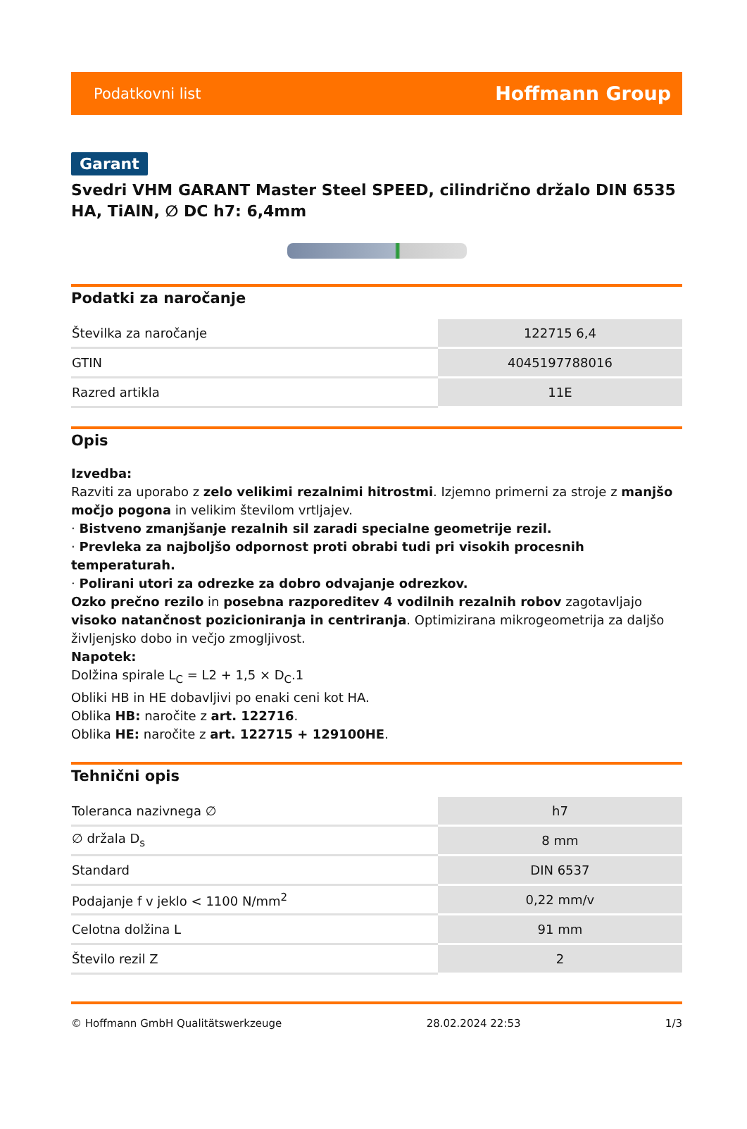Podatkovni list Hoffmann Group
Garant
Svedri VHM GARANT Master Steel SPEED, cilindrično držalo DIN 6535 HA, TiAlN, ∅ DC h7: 6,4mm
Podatki za naročanje
| Številka za naročanje | 122715 6,4 |
| GTIN | 4045197788016 |
| Razred artikla | 11E |
Opis
Izvedba:
Razviti za uporabo z zelo velikimi rezalnimi hitrostmi. Izjemno primerni za stroje z manjšo močjo pogona in velikim številom vrtljajev.
· Bistveno zmanjšanje rezalnih sil zaradi specialne geometrije rezil.
· Prevleka za najboljšo odpornost proti obrabi tudi pri visokih procesnih temperaturah.
· Polirani utori za odrezke za dobro odvajanje odrezkov.
Ozko prečno rezilo in posebna razporeditev 4 vodilnih rezalnih robov zagotavljajo visoko natančnost pozicioniranja in centriranja. Optimizirana mikrogeometrija za daljšo življenjsko dobo in večjo zmogljivost.
Napotek:
Dolžina spirale L<sub>C</sub> = L2 + 1,5 × D<sub>C</sub>.1
Obliki HB in HE dobavljivi po enaki ceni kot HA.
Oblika HB: naročite z art. 122716.
Oblika HE: naročite z art. 122715 + 129100HE.
Tehnični opis
| Toleranca nazivnega ∅ | h7 |
| ∅ držala D<sub>s</sub> | 8 mm |
| Standard | DIN 6537 |
| Podajanje f v jeklo < 1100 N/mm<sup>2</sup> | 0,22 mm/v |
| Celotna dolžina L | 91 mm |
| Število rezil Z | 2 |
© Hoffmann GmbH Qualitätswerkzeuge 28.02.2024 22:53 1/3